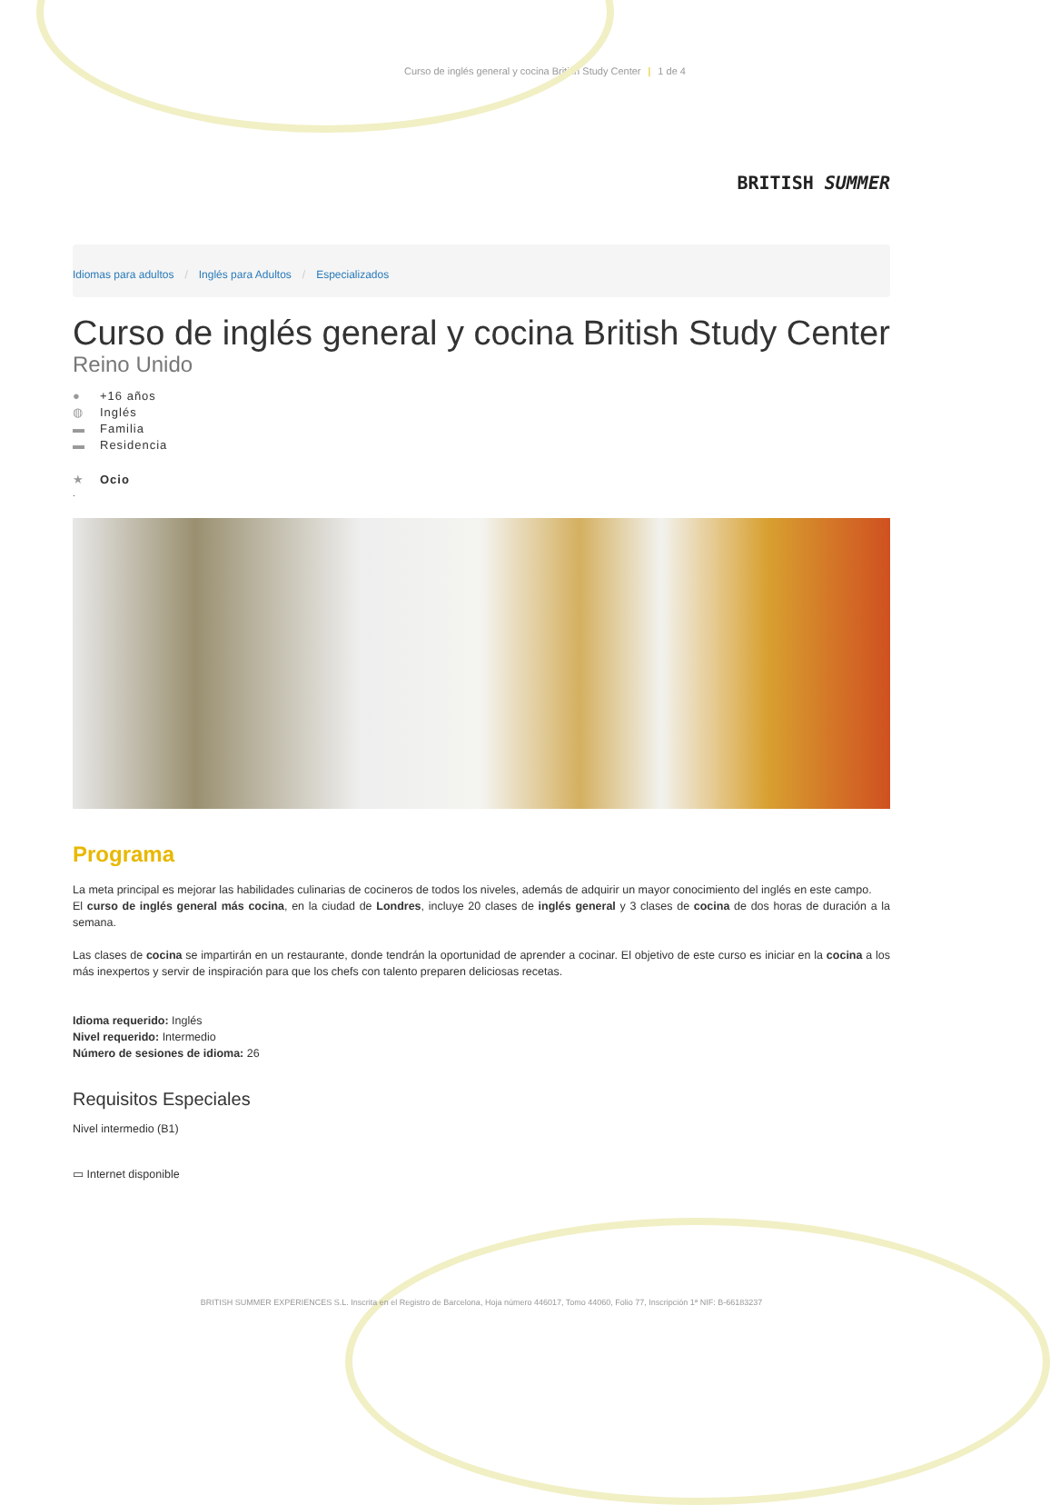Curso de inglés general y cocina British Study Center | 1 de 4
BRITISH SUMMER
Idiomas para adultos / Inglés para Adultos / Especializados
Curso de inglés general y cocina British Study Center
Reino Unido
● +16 años
◍ Inglés
▬ Familia
▬ Residencia
★ Ocio
.
Programa
La meta principal es mejorar las habilidades culinarias de cocineros de todos los niveles, además de adquirir un mayor conocimiento del inglés en este campo.
El curso de inglés general más cocina, en la ciudad de Londres, incluye 20 clases de inglés general y 3 clases de cocina de dos horas de duración a la semana.
Las clases de cocina se impartirán en un restaurante, donde tendrán la oportunidad de aprender a cocinar. El objetivo de este curso es iniciar en la cocina a los más inexpertos y servir de inspiración para que los chefs con talento preparen deliciosas recetas.
Idioma requerido: Inglés
Nivel requerido: Intermedio
Número de sesiones de idioma: 26
Requisitos Especiales
Nivel intermedio (B1)
▭ Internet disponible
BRITISH SUMMER EXPERIENCES S.L. Inscrita en el Registro de Barcelona, Hoja número 446017, Tomo 44060, Folio 77, Inscripción 1ª NIF: B-66183237